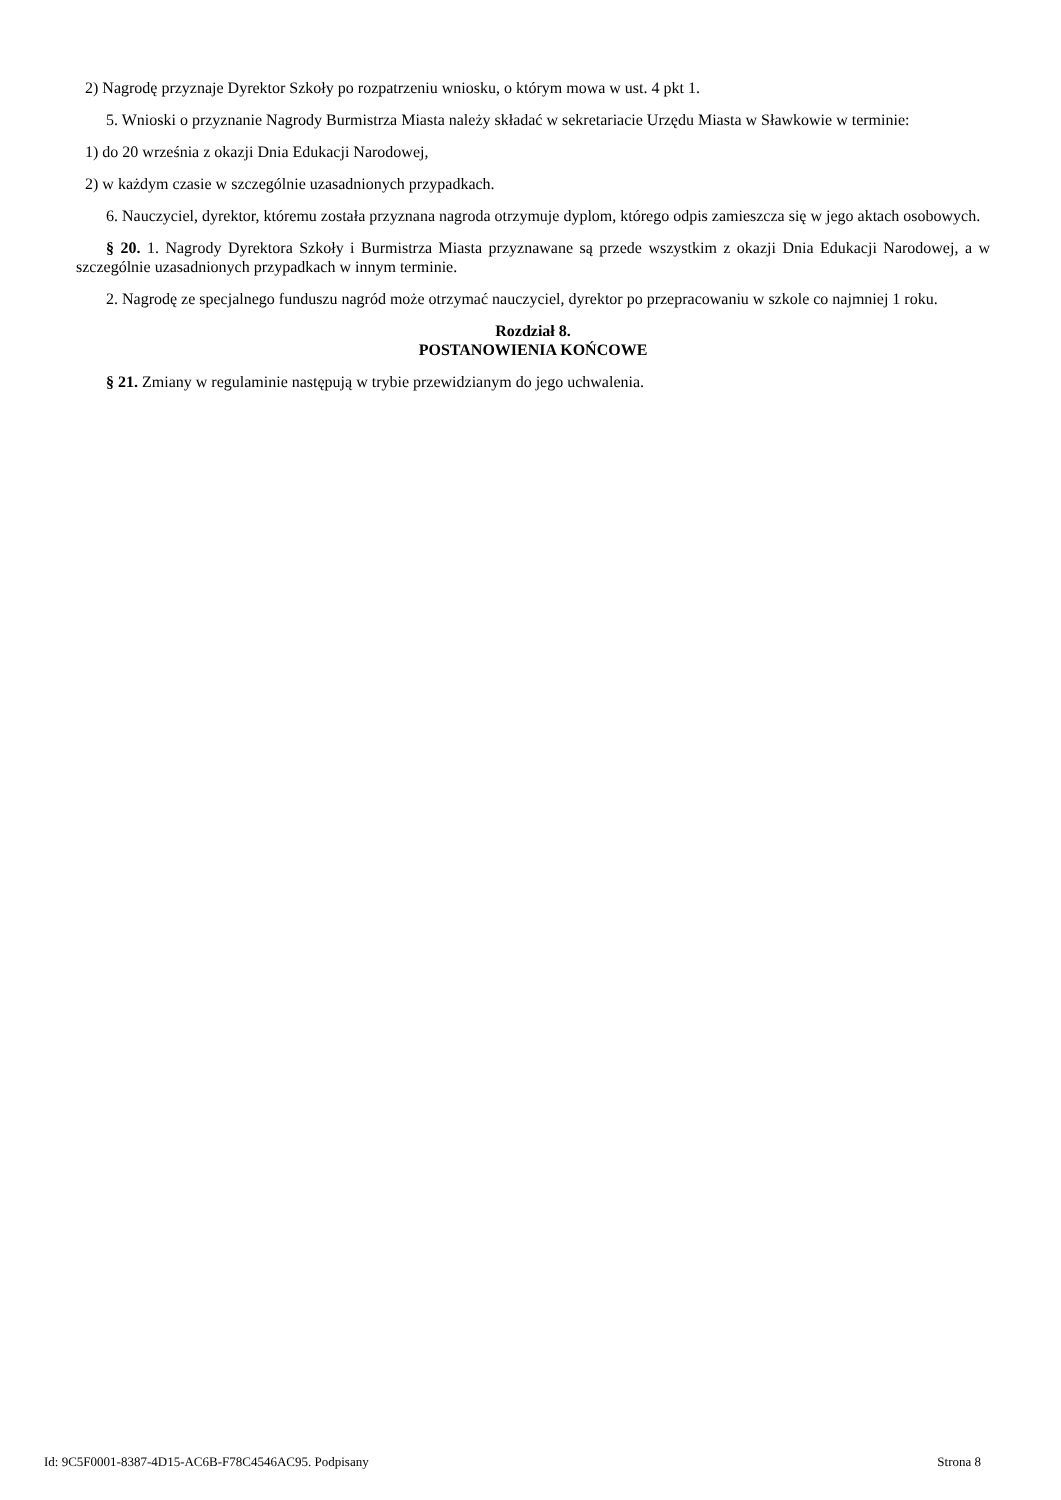2) Nagrodę przyznaje Dyrektor Szkoły po rozpatrzeniu wniosku, o którym mowa w ust. 4 pkt 1.
5. Wnioski o przyznanie Nagrody Burmistrza Miasta należy składać w sekretariacie Urzędu Miasta w Sławkowie w terminie:
1) do 20 września z okazji Dnia Edukacji Narodowej,
2) w każdym czasie w szczególnie uzasadnionych przypadkach.
6. Nauczyciel, dyrektor, któremu została przyznana nagroda otrzymuje dyplom, którego odpis zamieszcza się w jego aktach osobowych.
§ 20. 1. Nagrody Dyrektora Szkoły i Burmistrza Miasta przyznawane są przede wszystkim z okazji Dnia Edukacji Narodowej, a w szczególnie uzasadnionych przypadkach w innym terminie.
2. Nagrodę ze specjalnego funduszu nagród może otrzymać nauczyciel, dyrektor po przepracowaniu w szkole co najmniej 1 roku.
Rozdział 8.
POSTANOWIENIA KOŃCOWE
§ 21. Zmiany w regulaminie następują w trybie przewidzianym do jego uchwalenia.
Id: 9C5F0001-8387-4D15-AC6B-F78C4546AC95. Podpisany Strona 8